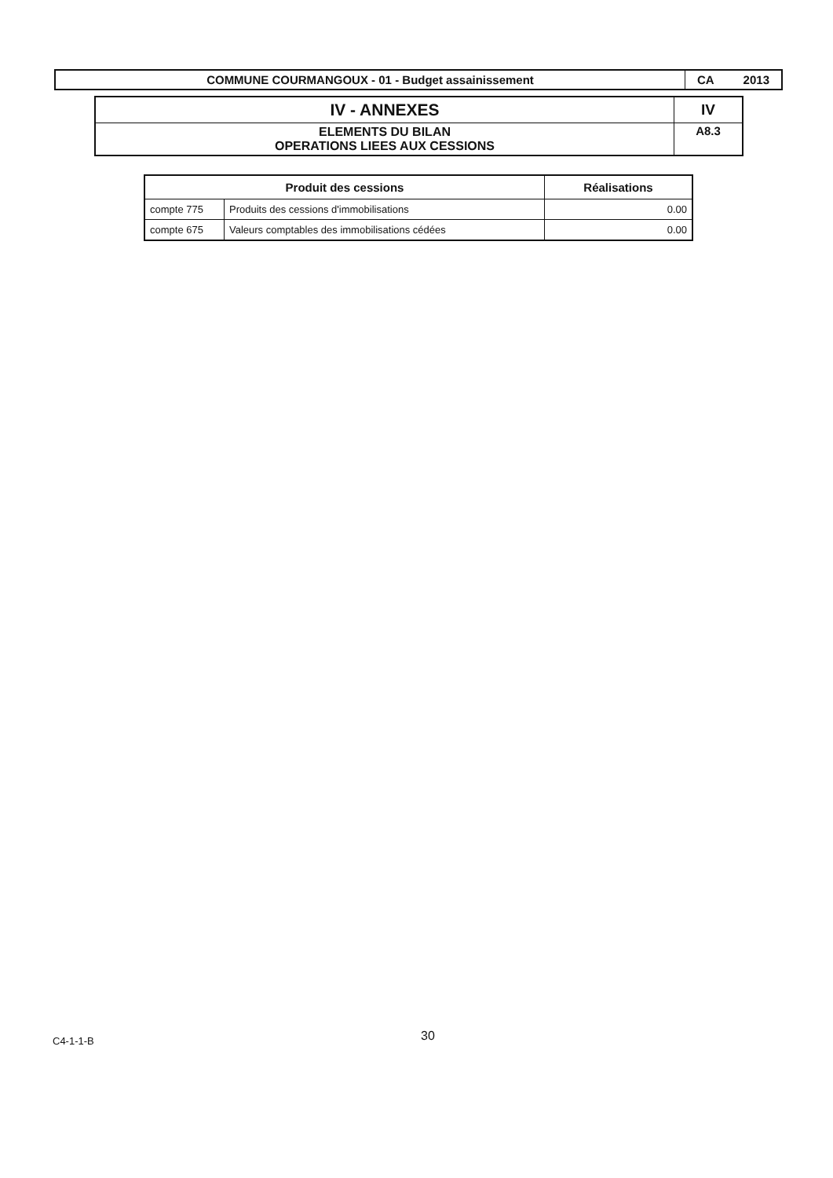| COMMUNE COURMANGOUX - 01 - Budget assainissement | CA 2013 |
| IV - ANNEXES | IV |
| ELEMENTS DU BILAN OPERATIONS LIEES AUX CESSIONS | A8.3 |
| Produit des cessions | | Réalisations |
| --- | --- | --- |
| compte 775 | Produits des cessions d'immobilisations | 0.00 |
| compte 675 | Valeurs comptables des immobilisations cédées | 0.00 |
C4-1-1-B 30